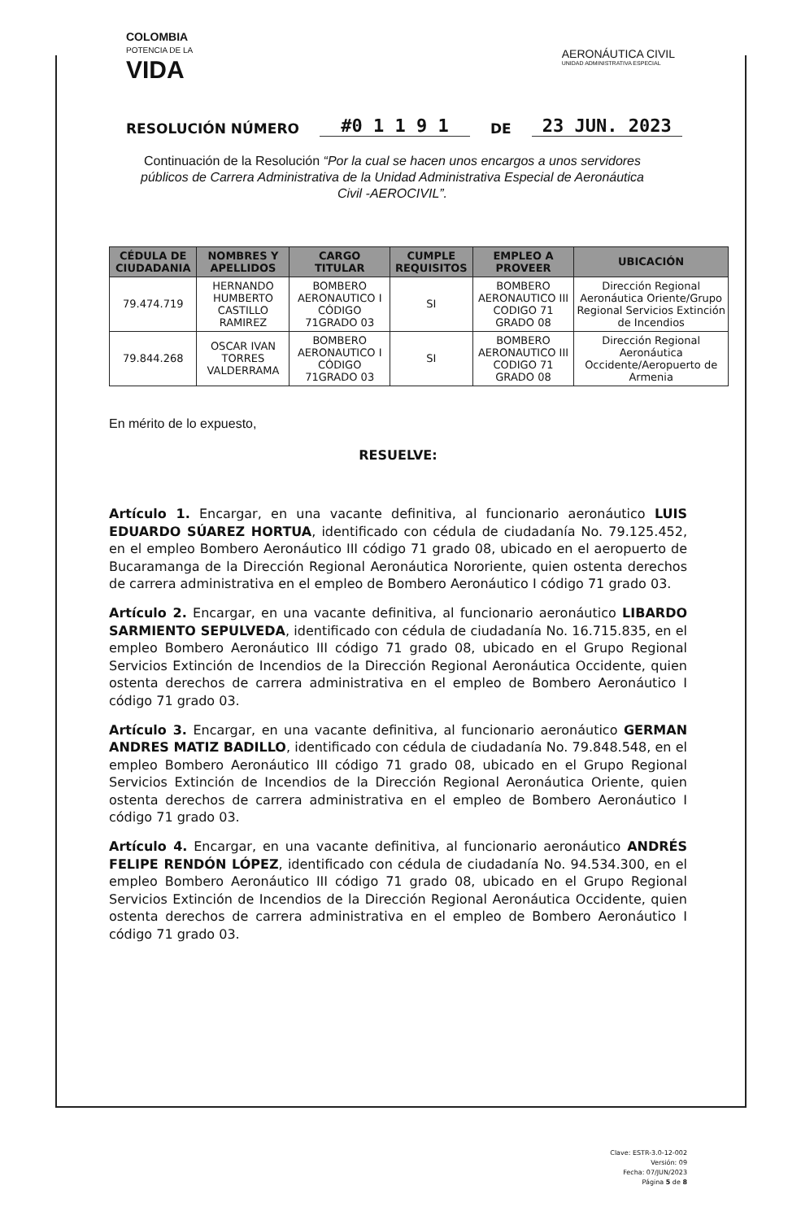COLOMBIA
POTENCIA DE LA
VIDA
AERONÁUTICA CIVIL
UNIDAD ADMINISTRATIVA ESPECIAL
RESOLUCIÓN NÚMERO #0 1 1 9 1 DE 23 JUN. 2023
Continuación de la Resolución “Por la cual se hacen unos encargos a unos servidores públicos de Carrera Administrativa de la Unidad Administrativa Especial de Aeronáutica Civil -AEROCIVIL”.
| CÉDULA DE CIUDADANIA | NOMBRES Y APELLIDOS | CARGO TITULAR | CUMPLE REQUISITOS | EMPLEO A PROVEER | UBICACIÓN |
| --- | --- | --- | --- | --- | --- |
| 79.474.719 | HERNANDO HUMBERTO CASTILLO RAMIREZ | BOMBERO AERONAUTICO I CÓDIGO 71GRADO 03 | SI | BOMBERO AERONAUTICO III CODIGO 71 GRADO 08 | Dirección Regional Aeronáutica Oriente/Grupo Regional Servicios Extinción de Incendios |
| 79.844.268 | OSCAR IVAN TORRES VALDERRAMA | BOMBERO AERONAUTICO I CÓDIGO 71GRADO 03 | SI | BOMBERO AERONAUTICO III CODIGO 71 GRADO 08 | Dirección Regional Aeronáutica Occidente/Aeropuerto de Armenia |
En mérito de lo expuesto,
RESUELVE:
Artículo 1. Encargar, en una vacante definitiva, al funcionario aeronáutico LUIS EDUARDO SÚAREZ HORTUA, identificado con cédula de ciudadanía No. 79.125.452, en el empleo Bombero Aeronáutico III código 71 grado 08, ubicado en el aeropuerto de Bucaramanga de la Dirección Regional Aeronáutica Nororiente, quien ostenta derechos de carrera administrativa en el empleo de Bombero Aeronáutico I código 71 grado 03.
Artículo 2. Encargar, en una vacante definitiva, al funcionario aeronáutico LIBARDO SARMIENTO SEPULVEDA, identificado con cédula de ciudadanía No. 16.715.835, en el empleo Bombero Aeronáutico III código 71 grado 08, ubicado en el Grupo Regional Servicios Extinción de Incendios de la Dirección Regional Aeronáutica Occidente, quien ostenta derechos de carrera administrativa en el empleo de Bombero Aeronáutico I código 71 grado 03.
Artículo 3. Encargar, en una vacante definitiva, al funcionario aeronáutico GERMAN ANDRES MATIZ BADILLO, identificado con cédula de ciudadanía No. 79.848.548, en el empleo Bombero Aeronáutico III código 71 grado 08, ubicado en el Grupo Regional Servicios Extinción de Incendios de la Dirección Regional Aeronáutica Oriente, quien ostenta derechos de carrera administrativa en el empleo de Bombero Aeronáutico I código 71 grado 03.
Artículo 4. Encargar, en una vacante definitiva, al funcionario aeronáutico ANDRÉS FELIPE RENDÓN LÓPEZ, identificado con cédula de ciudadanía No. 94.534.300, en el empleo Bombero Aeronáutico III código 71 grado 08, ubicado en el Grupo Regional Servicios Extinción de Incendios de la Dirección Regional Aeronáutica Occidente, quien ostenta derechos de carrera administrativa en el empleo de Bombero Aeronáutico I código 71 grado 03.
Clave: ESTR-3.0-12-002
Versión: 09
Fecha: 07/JUN/2023
Página 5 de 8